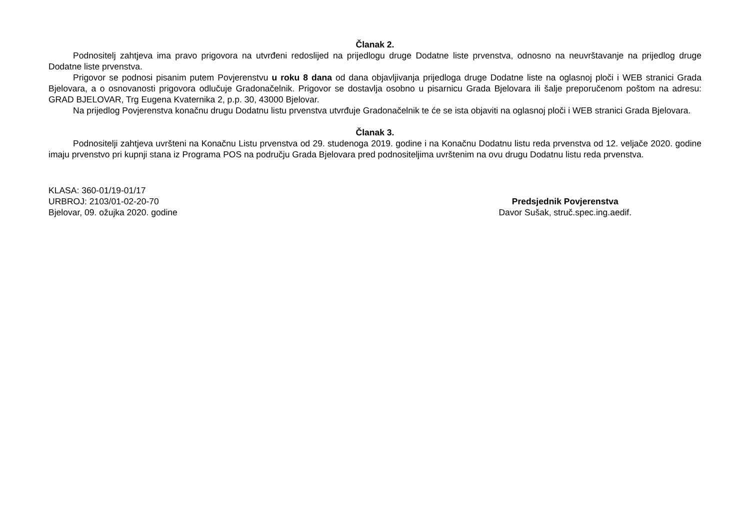Članak 2.
Podnositelj zahtjeva ima pravo prigovora na utvrđeni redoslijed na prijedlogu druge Dodatne liste prvenstva, odnosno na neuvrštavanje na prijedlog druge Dodatne liste prvenstva.
Prigovor se podnosi pisanim putem Povjerenstvu u roku 8 dana od dana objavljivanja prijedloga druge Dodatne liste na oglasnoj ploči i WEB stranici Grada Bjelovara, a o osnovanosti prigovora odlučuje Gradonačelnik. Prigovor se dostavlja osobno u pisarnicu Grada Bjelovara ili šalje preporučenom poštom na adresu: GRAD BJELOVAR, Trg Eugena Kvaternika 2, p.p. 30, 43000 Bjelovar.
Na prijedlog Povjerenstva konačnu drugu Dodatnu listu prvenstva utvrđuje Gradonačelnik te će se ista objaviti na oglasnoj ploči i WEB stranici Grada Bjelovara.
Članak 3.
Podnositelji zahtjeva uvršteni na Konačnu Listu prvenstva od 29. studenoga 2019. godine i na Konačnu Dodatnu listu reda prvenstva od 12. veljače 2020. godine imaju prvenstvo pri kupnji stana iz Programa POS na području Grada Bjelovara pred podnositeljima uvrštenim na ovu drugu Dodatnu listu reda prvenstva.
KLASA: 360-01/19-01/17
URBROJ: 2103/01-02-20-70
Bjelovar, 09. ožujka 2020. godine
Predsjednik Povjerenstva
Davor Sušak, struč.spec.ing.aedif.